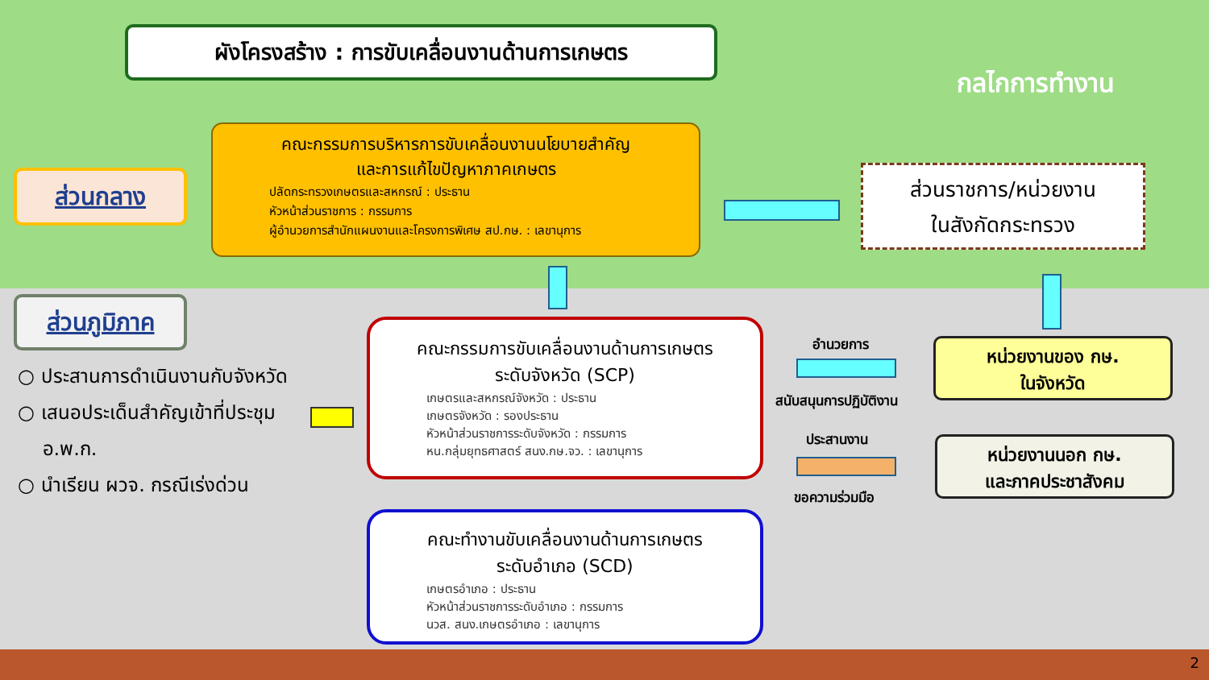ผังโครงสร้าง : การขับเคลื่อนงานด้านการเกษตร
กลไกการทำงาน
ส่วนกลาง
คณะกรรมการบริหารการขับเคลื่อนงานนโยบายสำคัญ
และการแก้ไขปัญหาภาคเกษตร
ปลัดกระทรวงเกษตรและสหกรณ์ : ประธาน
หัวหน้าส่วนราชการ : กรรมการ
ผู้อำนวยการสำนักแผนงานและโครงการพิเศษ สป.กษ. : เลขานุการ
ส่วนราชการ/หน่วยงาน
ในสังกัดกระทรวง
ส่วนภูมิภาค
○ ประสานการดำเนินงานกับจังหวัด
○ เสนอประเด็นสำคัญเข้าที่ประชุม
อ.พ.ก.
○ นำเรียน ผวจ. กรณีเร่งด่วน
คณะกรรมการขับเคลื่อนงานด้านการเกษตร
ระดับจังหวัด (SCP)
เกษตรและสหกรณ์จังหวัด : ประธาน
เกษตรจังหวัด : รองประธาน
หัวหน้าส่วนราชการระดับจังหวัด : กรรมการ
หน.กลุ่มยุทธศาสตร์ สนง.กษ.จว. : เลขานุการ
คณะทำงานขับเคลื่อนงานด้านการเกษตร
ระดับอำเภอ (SCD)
เกษตรอำเภอ : ประธาน
หัวหน้าส่วนราชการระดับอำเภอ : กรรมการ
นวส. สนง.เกษตรอำเภอ : เลขานุการ
อำนวยการ
สนับสนุนการปฏิบัติงาน
ประสานงาน
ขอความร่วมมือ
หน่วยงานของ กษ.
ในจังหวัด
หน่วยงานนอก กษ.
และภาคประชาสังคม
2